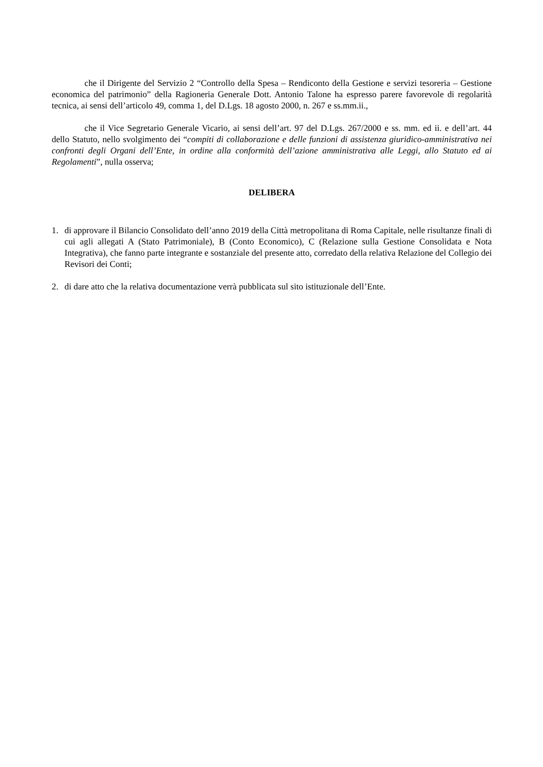che il Dirigente del Servizio 2 “Controllo della Spesa – Rendiconto della Gestione e servizi tesoreria – Gestione economica del patrimonio” della Ragioneria Generale Dott. Antonio Talone ha espresso parere favorevole di regolarità tecnica, ai sensi dell’articolo 49, comma 1, del D.Lgs. 18 agosto 2000, n. 267 e ss.mm.ii.,
che il Vice Segretario Generale Vicario, ai sensi dell’art. 97 del D.Lgs. 267/2000 e ss. mm. ed ii. e dell’art. 44 dello Statuto, nello svolgimento dei “compiti di collaborazione e delle funzioni di assistenza giuridico-amministrativa nei confronti degli Organi dell’Ente, in ordine alla conformità dell’azione amministrativa alle Leggi, allo Statuto ed ai Regolamenti”, nulla osserva;
DELIBERA
1. di approvare il Bilancio Consolidato dell’anno 2019 della Città metropolitana di Roma Capitale, nelle risultanze finali di cui agli allegati A (Stato Patrimoniale), B (Conto Economico), C (Relazione sulla Gestione Consolidata e Nota Integrativa), che fanno parte integrante e sostanziale del presente atto, corredato della relativa Relazione del Collegio dei Revisori dei Conti;
2. di dare atto che la relativa documentazione verrà pubblicata sul sito istituzionale dell’Ente.